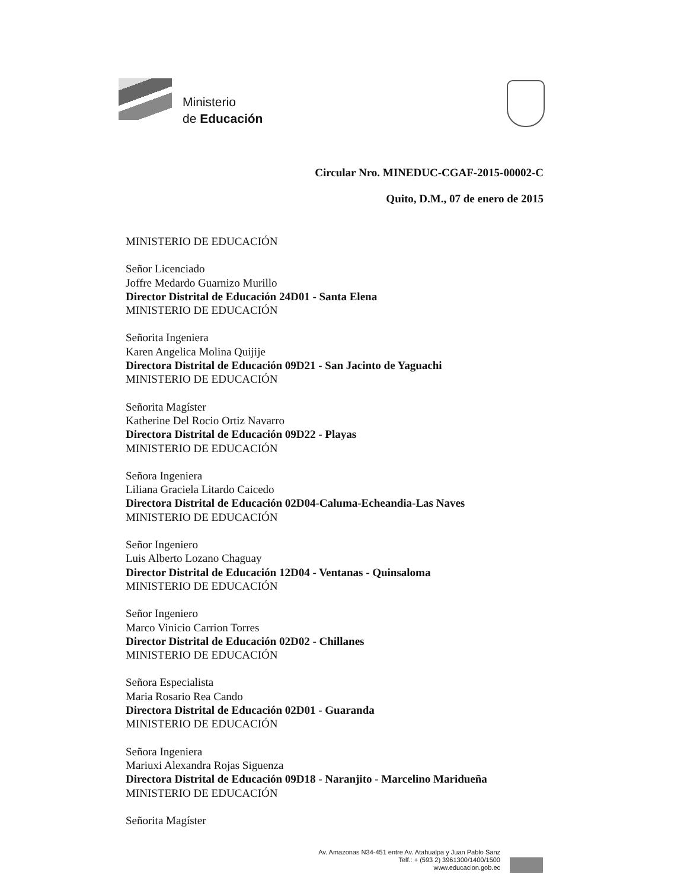Ministerio
de Educación
Circular Nro. MINEDUC-CGAF-2015-00002-C
Quito, D.M., 07 de enero de 2015
MINISTERIO DE EDUCACIÓN
Señor Licenciado
Joffre Medardo Guarnizo Murillo
Director Distrital de Educación 24D01 - Santa Elena
MINISTERIO DE EDUCACIÓN
Señorita Ingeniera
Karen Angelica Molina Quijije
Directora Distrital de Educación 09D21 - San Jacinto de Yaguachi
MINISTERIO DE EDUCACIÓN
Señorita Magíster
Katherine Del Rocio Ortiz Navarro
Directora Distrital de Educación 09D22 - Playas
MINISTERIO DE EDUCACIÓN
Señora Ingeniera
Liliana Graciela Litardo Caicedo
Directora Distrital de Educación 02D04-Caluma-Echeandia-Las Naves
MINISTERIO DE EDUCACIÓN
Señor Ingeniero
Luis Alberto Lozano Chaguay
Director Distrital de Educación 12D04 - Ventanas - Quinsaloma
MINISTERIO DE EDUCACIÓN
Señor Ingeniero
Marco Vinicio Carrion Torres
Director Distrital de Educación 02D02 - Chillanes
MINISTERIO DE EDUCACIÓN
Señora Especialista
Maria Rosario Rea Cando
Directora Distrital de Educación 02D01 - Guaranda
MINISTERIO DE EDUCACIÓN
Señora Ingeniera
Mariuxi Alexandra Rojas Siguenza
Directora Distrital de Educación 09D18 - Naranjito - Marcelino Maridueña
MINISTERIO DE EDUCACIÓN
Señorita Magíster
Av. Amazonas N34-451 entre Av. Atahualpa y Juan Pablo Sanz
Telf.: + (593 2) 3961300/1400/1500
www.educacion.gob.ec